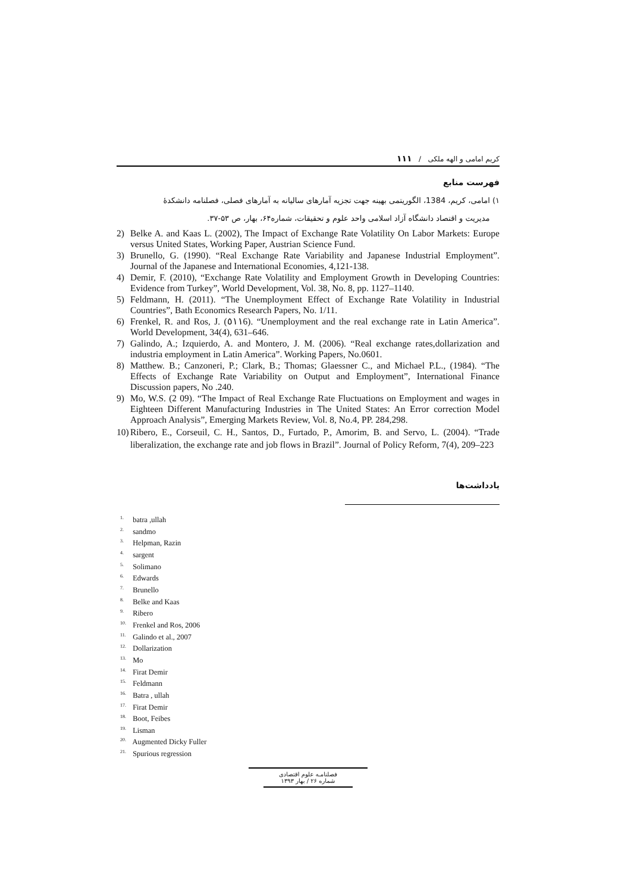کریم امامی و الهه ملکی / ۱۱۱
فهرست منابع
۱) امامی، کریم، 1384، الگوریتمی بهینه جهت تجزیه آمارهای سالیانه به آمارهای فصلی، فصلنامه دانشکدهٔ
مدیریت و اقتصاد دانشگاه آزاد اسلامی واحد علوم و تحقیقات، شماره۶۴، بهار، ص ۵۳-۳۷.
2) Belke A. and Kaas L. (2002), The Impact of Exchange Rate Volatility On Labor Markets: Europe versus United States, Working Paper, Austrian Science Fund.
3) Brunello, G. (1990). “Real Exchange Rate Variability and Japanese Industrial Employment”. Journal of the Japanese and International Economies, 4,121-138.
4) Demir, F. (2010), “Exchange Rate Volatility and Employment Growth in Developing Countries: Evidence from Turkey”, World Development, Vol. 38, No. 8, pp. 1127–1140.
5) Feldmann, H. (2011). “The Unemployment Effect of Exchange Rate Volatility in Industrial Countries”, Bath Economics Research Papers, No. 1/11.
6) Frenkel, R. and Ros, J. (٥١١6). “Unemployment and the real exchange rate in Latin America”. World Development, 34(4), 631–646.
7) Galindo, A.; Izquierdo, A. and Montero, J. M. (2006). “Real exchange rates,dollarization and industria employment in Latin America”. Working Papers, No.0601.
8) Matthew. B.; Canzoneri, P.; Clark, B.; Thomas; Glaessner C., and Michael P.L., (1984). “The Effects of Exchange Rate Variability on Output and Employment”, International Finance Discussion papers, No .240.
9) Mo, W.S. (2 09). “The Impact of Real Exchange Rate Fluctuations on Employment and wages in Eighteen Different Manufacturing Industries in The United States: An Error correction Model Approach Analysis”, Emerging Markets Review, Vol. 8, No.4, PP. 284,298.
10) Ribero, E., Corseuil, C. H., Santos, D., Furtado, P., Amorim, B. and Servo, L. (2004). “Trade liberalization, the exchange rate and job flows in Brazil”. Journal of Policy Reform, 7(4), 209–223
یادداشت‌ها
<sup>1.</sup> batra ,ullah
<sup>2.</sup> sandmo
<sup>3.</sup> Helpman, Razin
<sup>4.</sup> sargent
<sup>5.</sup> Solimano
<sup>6.</sup> Edwards
<sup>7.</sup> Brunello
<sup>8.</sup> Belke and Kaas
<sup>9.</sup> Ribero
<sup>10.</sup> Frenkel and Ros, 2006
<sup>11.</sup> Galindo et al., 2007
<sup>12.</sup> Dollarization
<sup>13.</sup> Mo
<sup>14.</sup> Firat Demir
<sup>15.</sup> Feldmann
<sup>16.</sup> Batra , ullah
<sup>17.</sup> Firat Demir
<sup>18.</sup> Boot, Feibes
<sup>19.</sup> Lisman
<sup>20.</sup> Augmented Dicky Fuller
<sup>21.</sup> Spurious regression
فصلنامـه علوم اقتصادی
شماره ۲۶ / بهار ۱۳۹۳